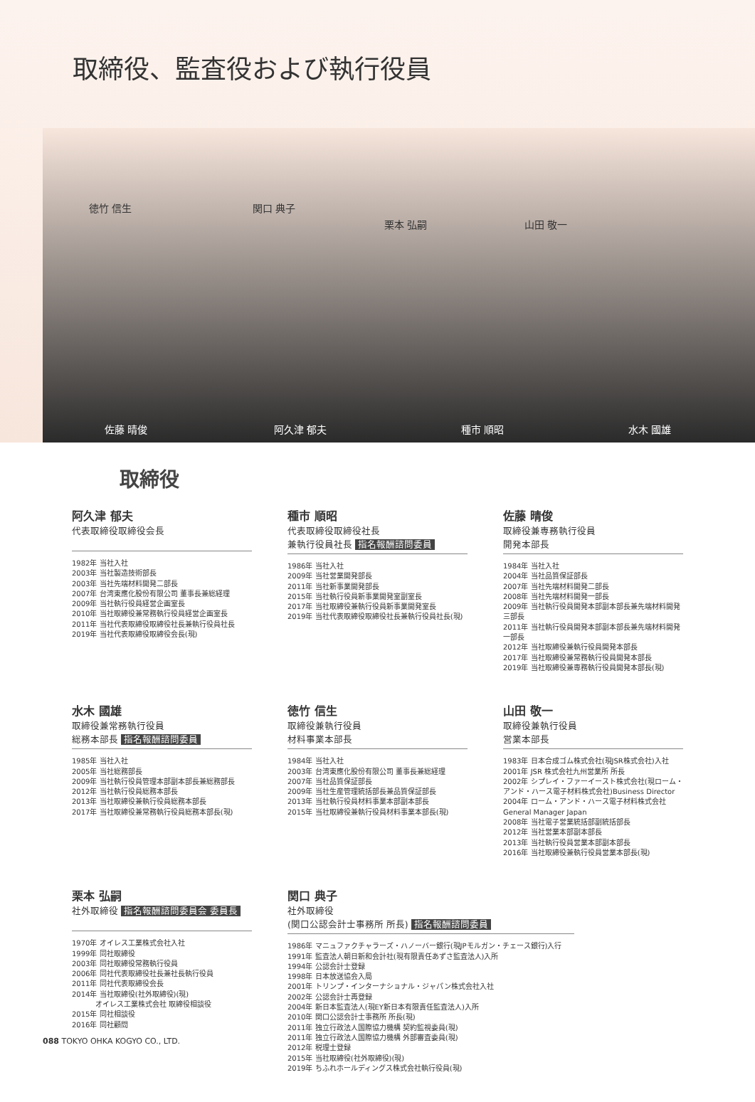取締役、監査役および執行役員
徳竹 信生 関口 典子
栗本 弘嗣 山田 敬一
佐藤 晴俊 阿久津 郁夫 種市 順昭 水木 國雄
取締役
阿久津 郁夫
代表取締役取締役会長
1982年 当社入社
2003年 当社製造技術部長
2003年 当社先端材料開発二部長
2007年 台湾東應化股份有限公司 董事長兼総経理
2009年 当社執行役員経営企画室長
2010年 当社取締役兼常務執行役員経営企画室長
2011年 当社代表取締役取締役社長兼執行役員社長
2019年 当社代表取締役取締役会長(現)
種市 順昭
代表取締役取締役社長
兼執行役員社長 指名報酬諮問委員
1986年 当社入社
2009年 当社営業開発部長
2011年 当社新事業開発部長
2015年 当社執行役員新事業開発室副室長
2017年 当社取締役兼執行役員新事業開発室長
2019年 当社代表取締役取締役社長兼執行役員社長(現)
佐藤 晴俊
取締役兼専務執行役員
開発本部長
1984年 当社入社
2004年 当社品質保証部長
2007年 当社先端材料開発二部長
2008年 当社先端材料開発一部長
2009年 当社執行役員開発本部副本部長兼先端材料開発三部長
2011年 当社執行役員開発本部副本部長兼先端材料開発一部長
2012年 当社取締役兼執行役員開発本部長
2017年 当社取締役兼常務執行役員開発本部長
2019年 当社取締役兼専務執行役員開発本部長(現)
水木 國雄
取締役兼常務執行役員
総務本部長 指名報酬諮問委員
1985年 当社入社
2005年 当社総務部長
2009年 当社執行役員管理本部副本部長兼総務部長
2012年 当社執行役員総務本部長
2013年 当社取締役兼執行役員総務本部長
2017年 当社取締役兼常務執行役員総務本部長(現)
徳竹 信生
取締役兼執行役員
材料事業本部長
1984年 当社入社
2003年 台湾東應化股份有限公司 董事長兼総経理
2007年 当社品質保証部長
2009年 当社生産管理統括部長兼品質保証部長
2013年 当社執行役員材料事業本部副本部長
2015年 当社取締役兼執行役員材料事業本部長(現)
山田 敬一
取締役兼執行役員
営業本部長
1983年 日本合成ゴム株式会社(現JSR株式会社)入社
2001年 JSR 株式会社九州営業所 所長
2002年 シプレイ・ファーイースト株式会社(現ローム・アンド・ハース電子材料株式会社)Business Director
2004年 ローム・アンド・ハース電子材料株式会社 General Manager Japan
2008年 当社電子営業統括部副統括部長
2012年 当社営業本部副本部長
2013年 当社執行役員営業本部副本部長
2016年 当社取締役兼執行役員営業本部長(現)
栗本 弘嗣
社外取締役 指名報酬諮問委員会 委員長
1970年 オイレス工業株式会社入社
1999年 同社取締役
2003年 同社取締役常務執行役員
2006年 同社代表取締役社長兼社長執行役員
2011年 同社代表取締役会長
2014年 当社取締役(社外取締役)(現)
　　　 オイレス工業株式会社 取締役相談役
2015年 同社相談役
2016年 同社顧問
関口 典子
社外取締役
(関口公認会計士事務所 所長) 指名報酬諮問委員
1986年 マニュファクチャラーズ・ハノーバー銀行(現JPモルガン・チェース銀行)入行
1991年 監査法人朝日新和会計社(現有限責任あずさ監査法人)入所
1994年 公認会計士登録
1998年 日本放送協会入局
2001年 トリンプ・インターナショナル・ジャパン株式会社入社
2002年 公認会計士再登録
2004年 新日本監査法人(現EY新日本有限責任監査法人)入所
2010年 関口公認会計士事務所 所長(現)
2011年 独立行政法人国際協力機構 契約監視委員(現)
2011年 独立行政法人国際協力機構 外部審査委員(現)
2012年 税理士登録
2015年 当社取締役(社外取締役)(現)
2019年 ちふれホールディングス株式会社執行役員(現)
088 TOKYO OHKA KOGYO CO., LTD.